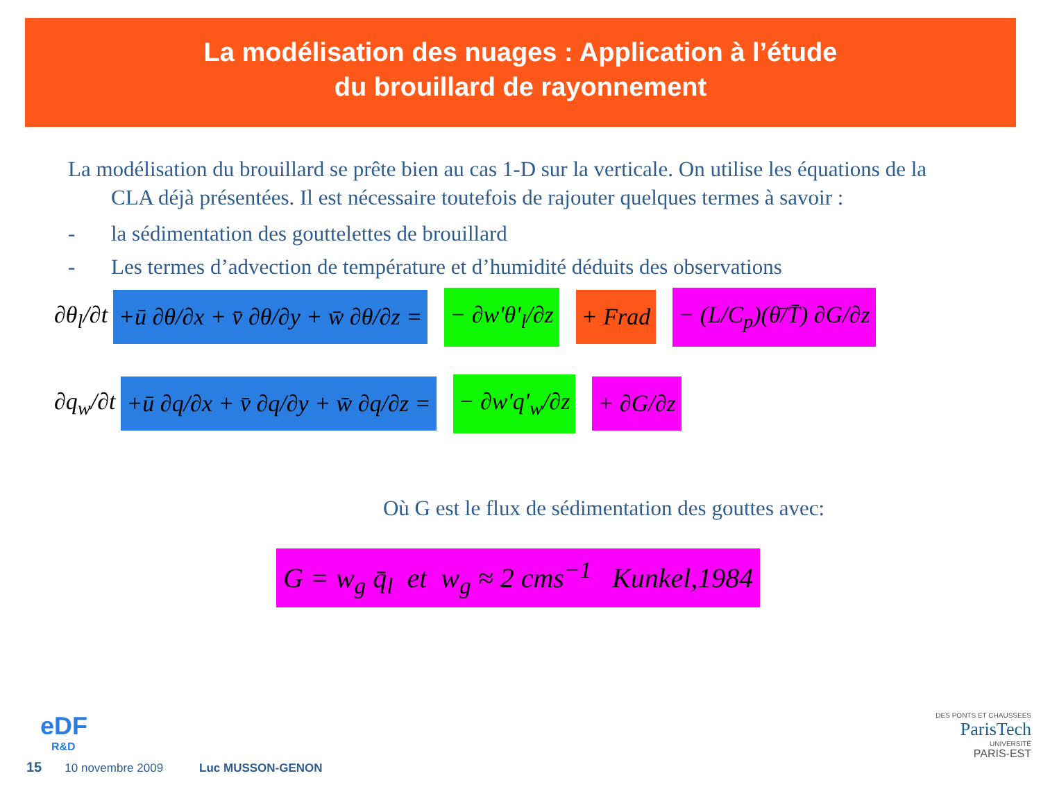La modélisation des nuages : Application à l’étude
du brouillard de rayonnement
La modélisation du brouillard se prête bien au cas 1-D sur la verticale. On utilise les équations de la CLA déjà présentées. Il est nécessaire toutefois de rajouter quelques termes à savoir :
- la sédimentation des gouttelettes de brouillard
- Les termes d’advection de température et d’humidité déduits des observations
∂θ<sub>l</sub>/∂t +ū ∂θ/∂x + v̄ ∂θ/∂y + w̄ ∂θ/∂z = − ∂w'θ'<sub>l</sub>/∂z + Frad − (L/C<sub>p</sub>)(θ̄/T̄) ∂G/∂z
∂q<sub>w</sub>/∂t +ū ∂q/∂x + v̄ ∂q/∂y + w̄ ∂q/∂z = − ∂w'q'<sub>w</sub>/∂z + ∂G/∂z
Où G est le flux de sédimentation des gouttes avec:
G = w<sub>g</sub> q̄<sub>l</sub> et w<sub>g</sub> ≈ 2 cms<sup>−1</sup> Kunkel,1984
eDF
R&D
DES PONTS ET CHAUSSEES
ParisTech
UNIVERSITÉ
PARIS-EST
15 10 novembre 2009 Luc MUSSON-GENON